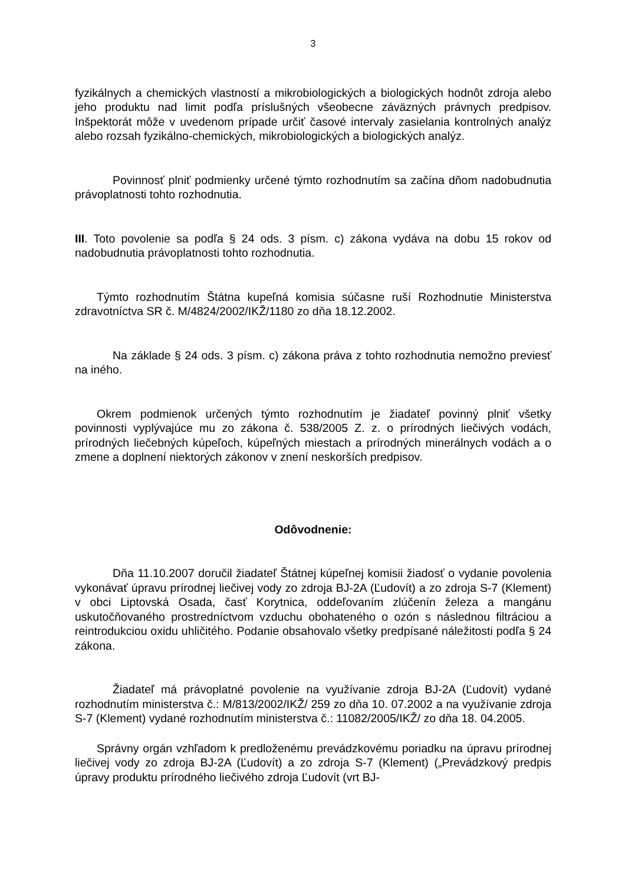3
fyzikálnych a chemických vlastností a mikrobiologických a biologických hodnôt zdroja alebo jeho produktu nad limit podľa príslušných všeobecne záväzných právnych predpisov. Inšpektorát môže v uvedenom prípade určiť časové intervaly zasielania kontrolných analýz alebo rozsah fyzikálno-chemických, mikrobiologických a biologických analýz.
Povinnosť plniť podmienky určené týmto rozhodnutím sa začína dňom nadobudnutia právoplatnosti tohto rozhodnutia.
III. Toto povolenie sa podľa § 24 ods. 3 písm. c) zákona vydáva na dobu 15 rokov od nadobudnutia právoplatnosti tohto rozhodnutia.
Týmto rozhodnutím Štátna kupeľná komisia súčasne ruší Rozhodnutie Ministerstva zdravotníctva SR č. M/4824/2002/IKŽ/1180 zo dňa 18.12.2002.
Na základe § 24 ods. 3 písm. c) zákona práva z tohto rozhodnutia nemožno previesť na iného.
Okrem podmienok určených týmto rozhodnutím je žiadateľ povinný plniť všetky povinnosti vyplývajúce mu zo zákona č. 538/2005 Z. z. o prírodných liečivých vodách, prírodných liečebných kúpeľoch, kúpeľných miestach a prírodných minerálnych vodách a o zmene a doplnení niektorých zákonov v znení neskorších predpisov.
Odôvodnenie:
Dňa 11.10.2007 doručil žiadateľ Štátnej kúpeľnej komisii žiadosť o vydanie povolenia vykonávať úpravu prírodnej liečivej vody zo zdroja BJ-2A (Ľudovít) a zo zdroja S-7 (Klement) v obci Liptovská Osada, časť Korytnica, oddeľovaním zlúčenín železa a mangánu uskutočňovaného prostredníctvom vzduchu obohateného o ozón s následnou filtráciou a reintrodukciou oxidu uhličitého. Podanie obsahovalo všetky predpísané náležitosti podľa § 24 zákona.
Žiadateľ má právoplatné povolenie na využívanie zdroja BJ-2A (Ľudovít) vydané rozhodnutím ministerstva č.: M/813/2002/IKŽ/ 259 zo dňa 10. 07.2002 a na využívanie zdroja S-7 (Klement) vydané rozhodnutím ministerstva č.: 11082/2005/IKŽ/ zo dňa 18. 04.2005.
Správny orgán vzhľadom k predloženému prevádzkovému poriadku na úpravu prírodnej liečivej vody zo zdroja BJ-2A (Ľudovít) a zo zdroja S-7 (Klement) („Prevádzkový predpis úpravy produktu prírodného liečivého zdroja Ľudovít (vrt BJ-